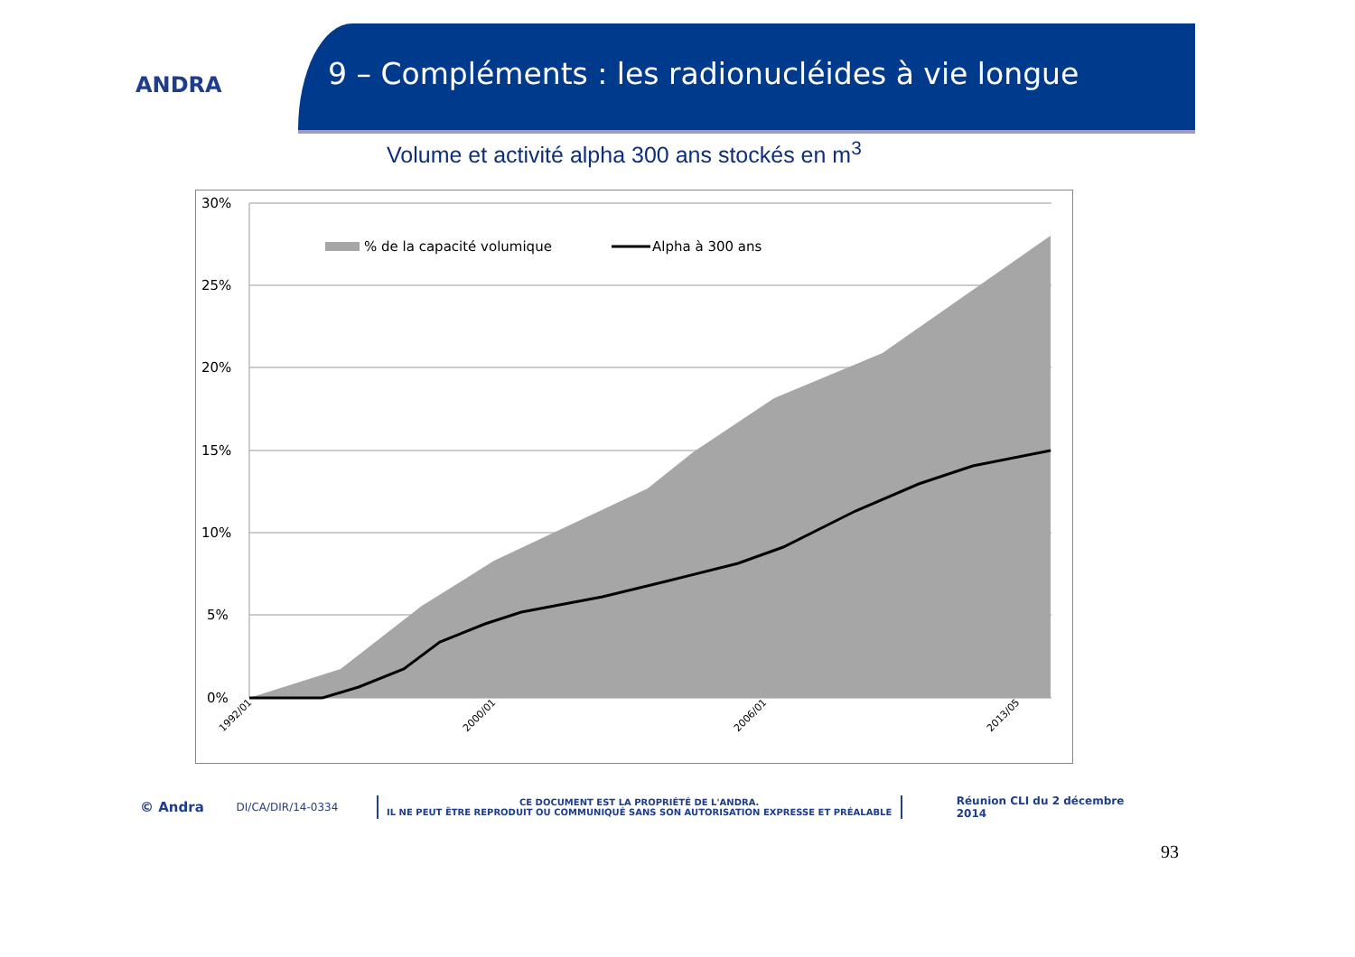ANDRA
9 – Compléments : les radionucléides à vie longue
Volume et activité alpha 300 ans stockés en m<sup>3</sup>
30%
25%
20%
15%
10%
5%
0%
% de la capacité volumique
Alpha à 300 ans
1992/01
2000/01
2006/01
2013/05
© Andra DI/CA/DIR/14-0334 CE DOCUMENT EST LA PROPRIÉTÉ DE L'ANDRA.
IL NE PEUT ÊTRE REPRODUIT OU COMMUNIQUÉ SANS SON AUTORISATION EXPRESSE ET PRÉALABLE Réunion CLI du 2 décembre 2014
93